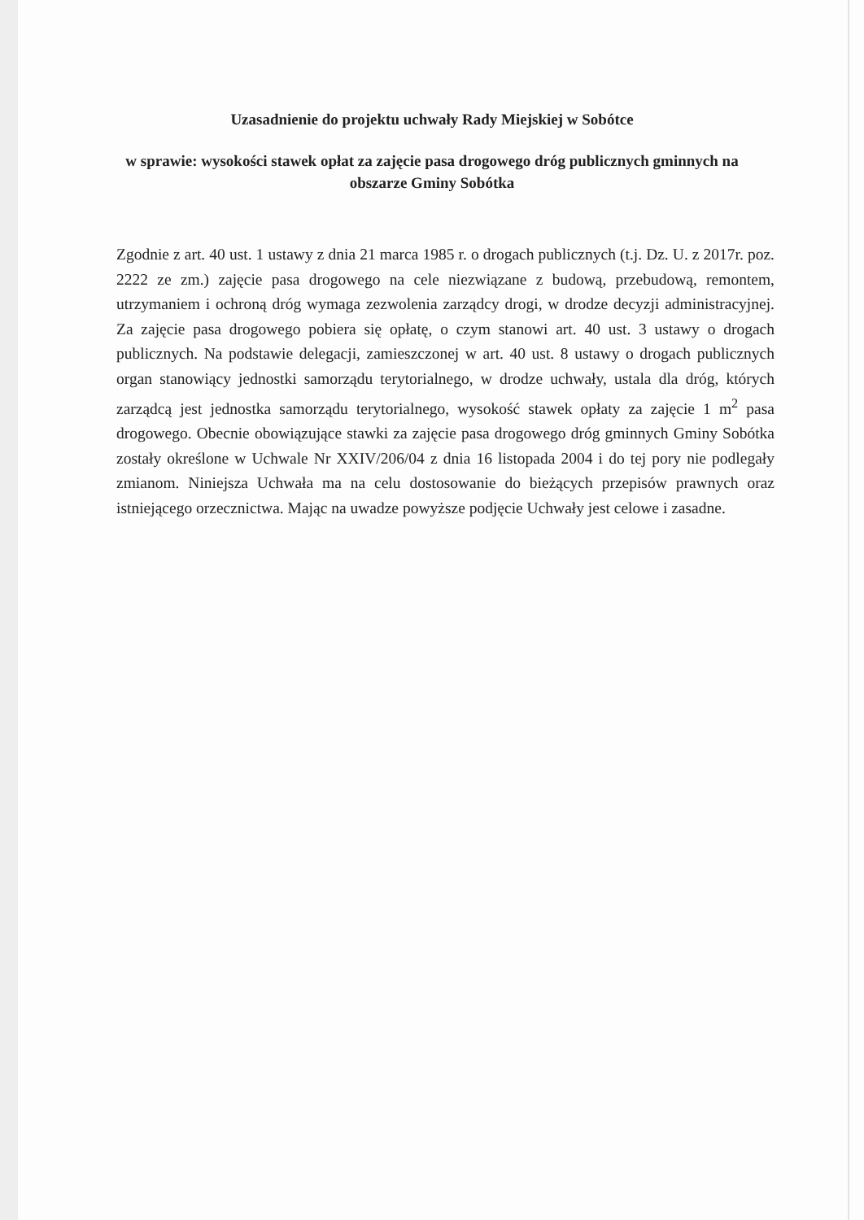Uzasadnienie do projektu uchwały Rady Miejskiej w Sobótce
w sprawie: wysokości stawek opłat za zajęcie pasa drogowego dróg publicznych gminnych na obszarze Gminy Sobótka
Zgodnie z art. 40 ust. 1 ustawy z dnia 21 marca 1985 r. o drogach publicznych (t.j. Dz. U. z 2017r. poz. 2222 ze zm.) zajęcie pasa drogowego na cele niezwiązane z budową, przebudową, remontem, utrzymaniem i ochroną dróg wymaga zezwolenia zarządcy drogi, w drodze decyzji administracyjnej. Za zajęcie pasa drogowego pobiera się opłatę, o czym stanowi art. 40 ust. 3 ustawy o drogach publicznych. Na podstawie delegacji, zamieszczonej w art. 40 ust. 8 ustawy o drogach publicznych organ stanowiący jednostki samorządu terytorialnego, w drodze uchwały, ustala dla dróg, których zarządcą jest jednostka samorządu terytorialnego, wysokość stawek opłaty za zajęcie 1 m<sup>2</sup> pasa drogowego. Obecnie obowiązujące stawki za zajęcie pasa drogowego dróg gminnych Gminy Sobótka zostały określone w Uchwale Nr XXIV/206/04 z dnia 16 listopada 2004 i do tej pory nie podlegały zmianom. Niniejsza Uchwała ma na celu dostosowanie do bieżących przepisów prawnych oraz istniejącego orzecznictwa. Mając na uwadze powyższe podjęcie Uchwały jest celowe i zasadne.